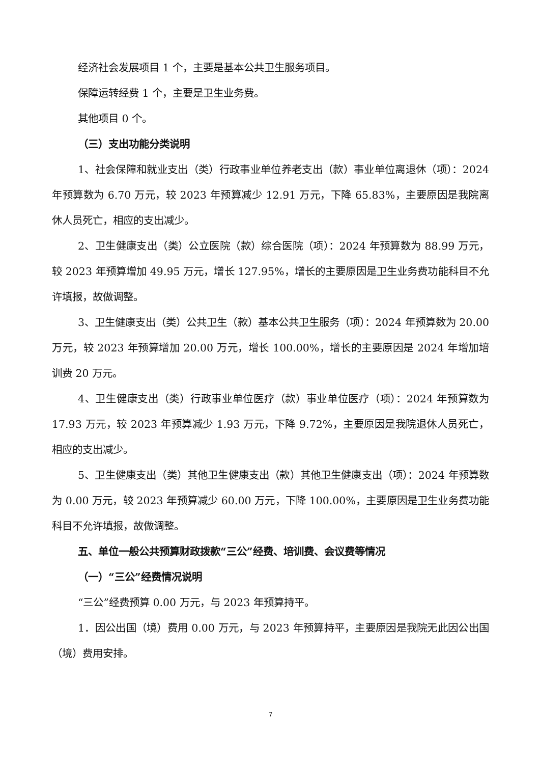经济社会发展项目 1 个，主要是基本公共卫生服务项目。
保障运转经费 1 个，主要是卫生业务费。
其他项目 0 个。
（三）支出功能分类说明
1、社会保障和就业支出（类）行政事业单位养老支出（款）事业单位离退休（项）：2024 年预算数为 6.70 万元，较 2023 年预算减少 12.91 万元，下降 65.83%，主要原因是我院离休人员死亡，相应的支出减少。
2、卫生健康支出（类）公立医院（款）综合医院（项）：2024 年预算数为 88.99 万元，较 2023 年预算增加 49.95 万元，增长 127.95%，增长的主要原因是卫生业务费功能科目不允许填报，故做调整。
3、卫生健康支出（类）公共卫生（款）基本公共卫生服务（项）：2024 年预算数为 20.00 万元，较 2023 年预算增加 20.00 万元，增长 100.00%，增长的主要原因是 2024 年增加培训费 20 万元。
4、卫生健康支出（类）行政事业单位医疗（款）事业单位医疗（项）：2024 年预算数为 17.93 万元，较 2023 年预算减少 1.93 万元，下降 9.72%，主要原因是我院退休人员死亡，相应的支出减少。
5、卫生健康支出（类）其他卫生健康支出（款）其他卫生健康支出（项）：2024 年预算数为 0.00 万元，较 2023 年预算减少 60.00 万元，下降 100.00%，主要原因是卫生业务费功能科目不允许填报，故做调整。
五、单位一般公共预算财政拨款“三公”经费、培训费、会议费等情况
（一）“三公”经费情况说明
“三公”经费预算 0.00 万元，与 2023 年预算持平。
1．因公出国（境）费用 0.00 万元，与 2023 年预算持平，主要原因是我院无此因公出国（境）费用安排。
7